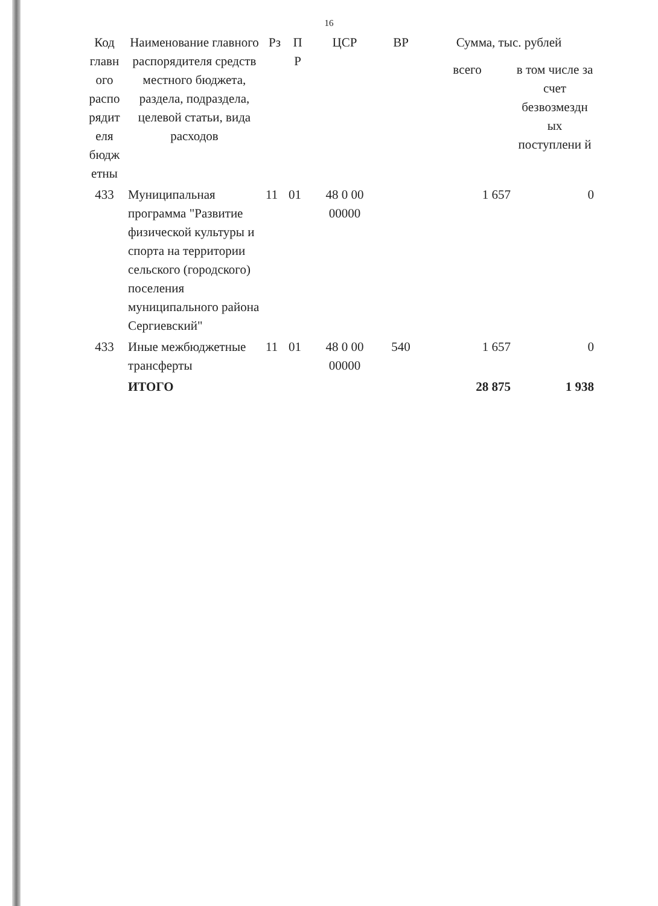16
| Код главн ого распо рядит еля бюдж етны | Наименование главного распорядителя средств местного бюджета, раздела, подраздела, целевой статьи, вида расходов | Рз | П Р | ЦСР | ВР | Сумма, тыс. рублей | |
| --- | --- | --- | --- | --- | --- | --- | --- |
| | | | | | | всего | в том числе за счет безвозмездн ых поступлени й |
| 433 | Муниципальная программа "Развитие физической культуры и спорта на территории сельского (городского) поселения муниципального района Сергиевский" | 11 | 01 | 48 0 00 00000 | | 1 657 | 0 |
| 433 | Иные межбюджетные трансферты | 11 | 01 | 48 0 00 00000 | 540 | 1 657 | 0 |
| | ИТОГО | | | | | 28 875 | 1 938 |